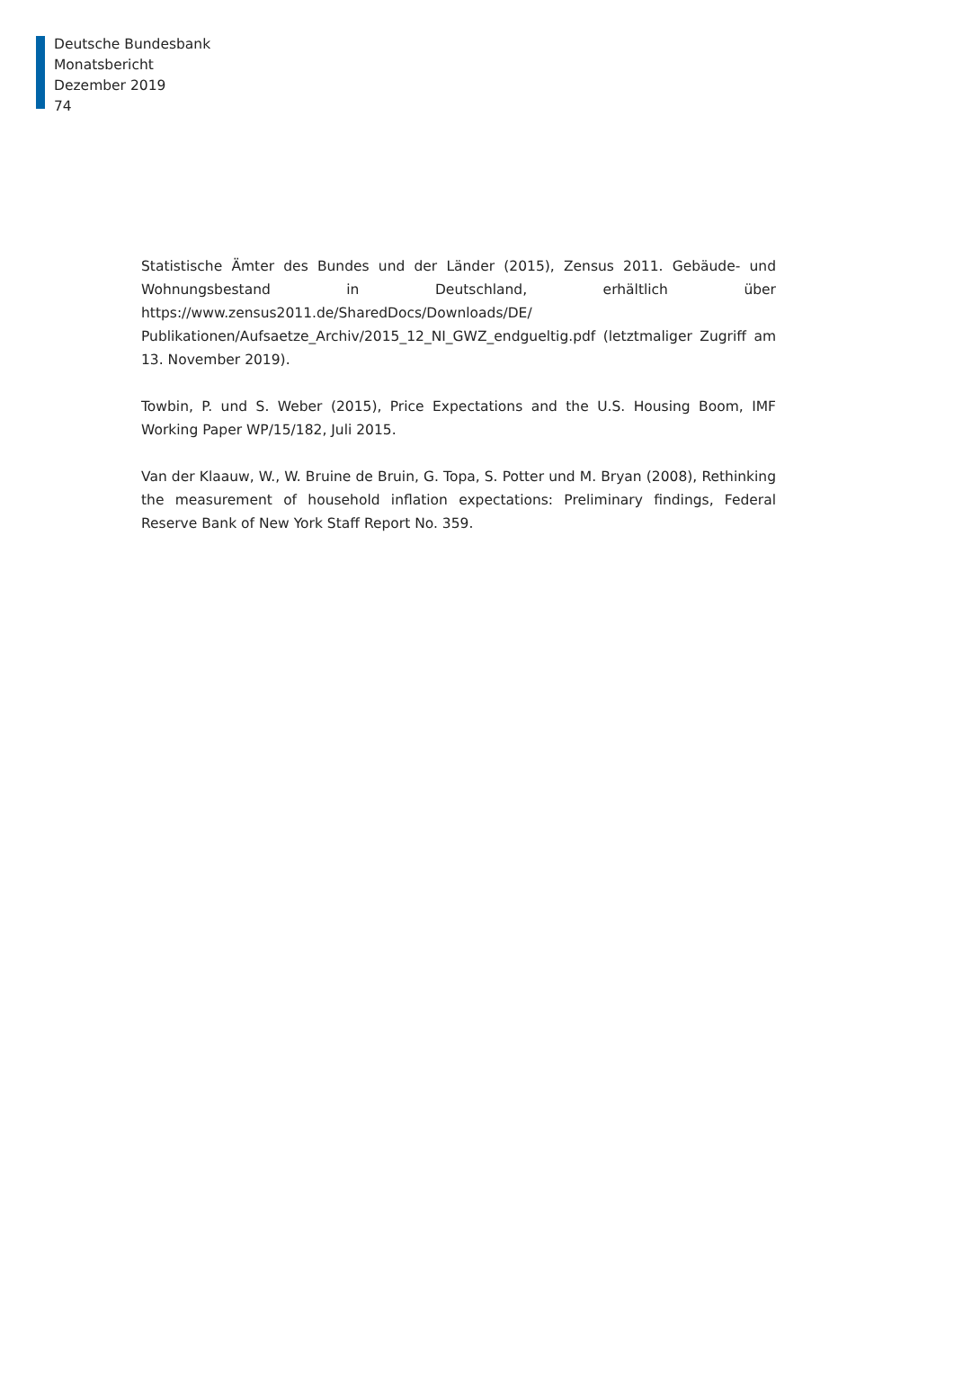Deutsche Bundesbank
Monatsbericht
Dezember 2019
74
Statistische Ämter des Bundes und der Länder (2015), Zensus 2011. Gebäude- und Wohnungsbestand in Deutschland, erhältlich über https://www.zensus2011.de/SharedDocs/Downloads/DE/ Publikationen/Aufsaetze_Archiv/2015_12_NI_GWZ_endgueltig.pdf (letztmaliger Zugriff am 13. November 2019).
Towbin, P. und S. Weber (2015), Price Expectations and the U.S. Housing Boom, IMF Working Paper WP/15/182, Juli 2015.
Van der Klaauw, W., W. Bruine de Bruin, G. Topa, S. Potter und M. Bryan (2008), Rethinking the measurement of household inflation expectations: Preliminary findings, Federal Reserve Bank of New York Staff Report No. 359.